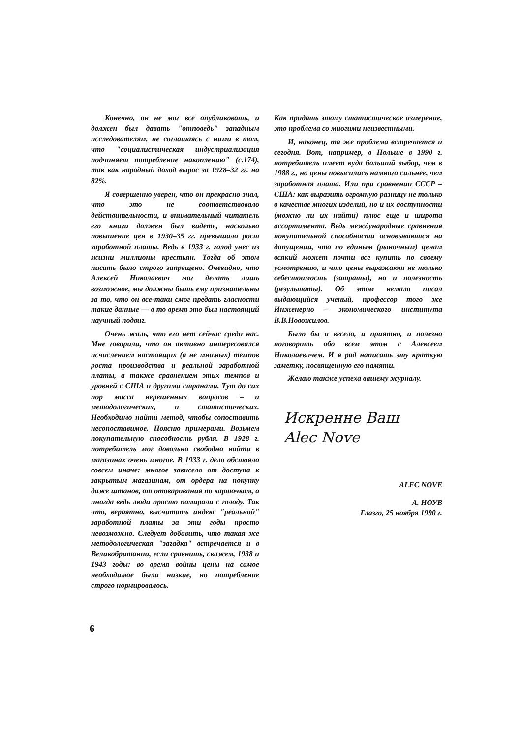Конечно, он не мог все опубликовать, и должен был давать "отповедь" западным исследователям, не соглашаясь с ними в том, что "социалистическая индустриализация подчиняет потребление накоплению" (с.174), так как народный доход вырос за 1928–32 гг. на 82%.
Я совершенно уверен, что он прекрасно знал, что это не соответствовало действительности, и внимательный читатель его книги должен был видеть, насколько повышение цен в 1930–35 гг. превышало рост заработной платы. Ведь в 1933 г. голод унес из жизни миллионы крестьян. Тогда об этом писать было строго запрещено. Очевидно, что Алексей Николаевич мог делать лишь возможное, мы должны быть ему признательны за то, что он все-таки смог предать гласности такие данные — в то время это был настоящий научный подвиг.
Очень жаль, что его нет сейчас среди нас. Мне говорили, что он активно интересовался исчислением настоящих (а не мнимых) темпов роста производства и реальной заработной платы, а также сравнением этих темпов и уровней с США и другими странами. Тут до сих пор масса нерешенных вопросов – и методологических, и статистических. Необходимо найти метод, чтобы сопоставить несопоставимое. Поясню примерами. Возьмем покупательную способность рубля. В 1928 г. потребитель мог довольно свободно найти в магазинах очень многое. В 1933 г. дело обстояло совсем иначе: многое зависело от доступа к закрытым магазинам, от ордера на покупку даже штанов, от отоваривания по карточкам, а иногда ведь люди просто помирали с голоду. Так что, вероятно, высчитать индекс "реальной" заработной платы за эти годы просто невозможно. Следует добавить, что такая же методологическая "загадка" встречается и в Великобритании, если сравнить, скажем, 1938 и 1943 годы: во время войны цены на самое необходимое были низкие, но потребление строго нормировалось.
Как придать этому статистическое измерение, это проблема со многими неизвестными.
И, наконец, та же проблема встречается и сегодня. Вот, например, в Польше в 1990 г. потребитель имеет куда больший выбор, чем в 1988 г., но цены повысились намного сильнее, чем заработная плата. Или при сравнении СССР – США: как выразить огромную разницу не только в качестве многих изделий, но и их доступности (можно ли их найти) плюс еще и широта ассортимента. Ведь международные сравнения покупательной способности основываются на допущении, что по единым (рыночным) ценам всякий может почти все купить по своему усмотрению, и что цены выражают не только себестоимость (затраты), но и полезность (результаты). Об этом немало писал выдающийся ученый, профессор того же Инженерно – экономического института В.В.Новожилов.
Было бы и весело, и приятно, и полезно поговорить обо всем этом с Алексеем Николаевичем. И я рад написать эту краткую заметку, посвященную его памяти.
Желаю также успеха вашему журналу.
Искренне Ваш
Alec Nove
ALEC NOVE
А. НОУВ
Глазго, 25 ноября 1990 г.
6